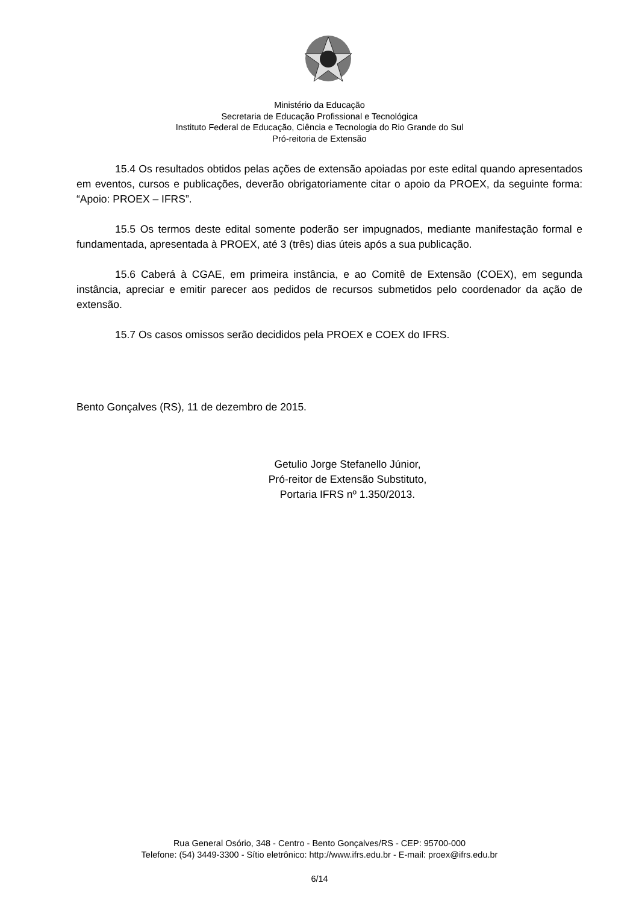Ministério da Educação
Secretaria de Educação Profissional e Tecnológica
Instituto Federal de Educação, Ciência e Tecnologia do Rio Grande do Sul
Pró-reitoria de Extensão
15.4 Os resultados obtidos pelas ações de extensão apoiadas por este edital quando apresentados em eventos, cursos e publicações, deverão obrigatoriamente citar o apoio da PROEX, da seguinte forma: “Apoio: PROEX – IFRS”.
15.5 Os termos deste edital somente poderão ser impugnados, mediante manifestação formal e fundamentada, apresentada à PROEX, até 3 (três) dias úteis após a sua publicação.
15.6 Caberá à CGAE, em primeira instância, e ao Comitê de Extensão (COEX), em segunda instância, apreciar e emitir parecer aos pedidos de recursos submetidos pelo coordenador da ação de extensão.
15.7 Os casos omissos serão decididos pela PROEX e COEX do IFRS.
Bento Gonçalves (RS), 11 de dezembro de 2015.
Getulio Jorge Stefanello Júnior,
Pró-reitor de Extensão Substituto,
Portaria IFRS nº 1.350/2013.
Rua General Osório, 348 - Centro - Bento Gonçalves/RS - CEP: 95700-000
Telefone: (54) 3449-3300 - Sítio eletrônico: http://www.ifrs.edu.br - E-mail: proex@ifrs.edu.br
6/14